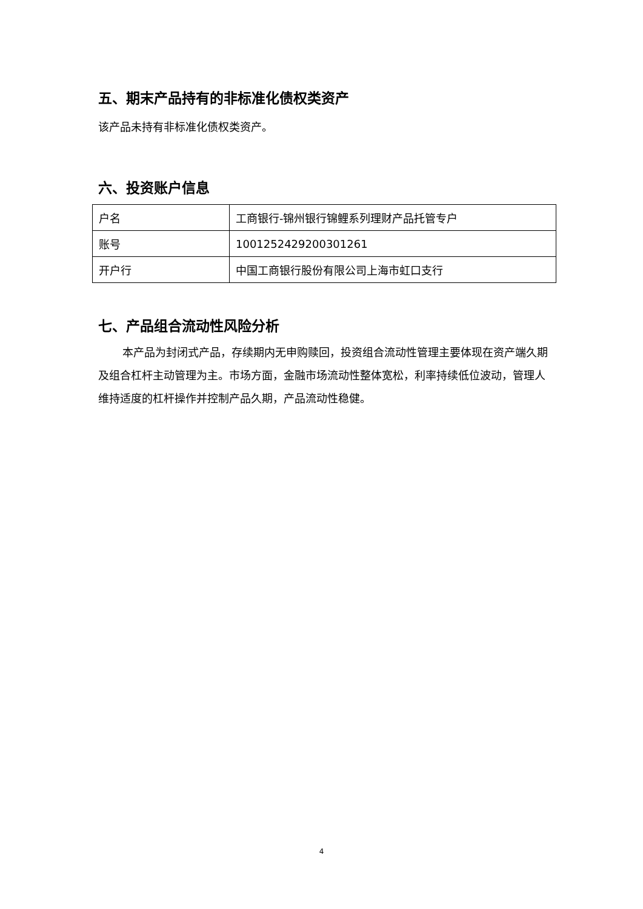五、期末产品持有的非标准化债权类资产
该产品未持有非标准化债权类资产。
六、投资账户信息
| 户名 | 工商银行-锦州银行锦鲤系列理财产品托管专户 |
| 账号 | 1001252429200301261 |
| 开户行 | 中国工商银行股份有限公司上海市虹口支行 |
七、产品组合流动性风险分析
本产品为封闭式产品，存续期内无申购赎回，投资组合流动性管理主要体现在资产端久期及组合杠杆主动管理为主。市场方面，金融市场流动性整体宽松，利率持续低位波动，管理人维持适度的杠杆操作并控制产品久期，产品流动性稳健。
4